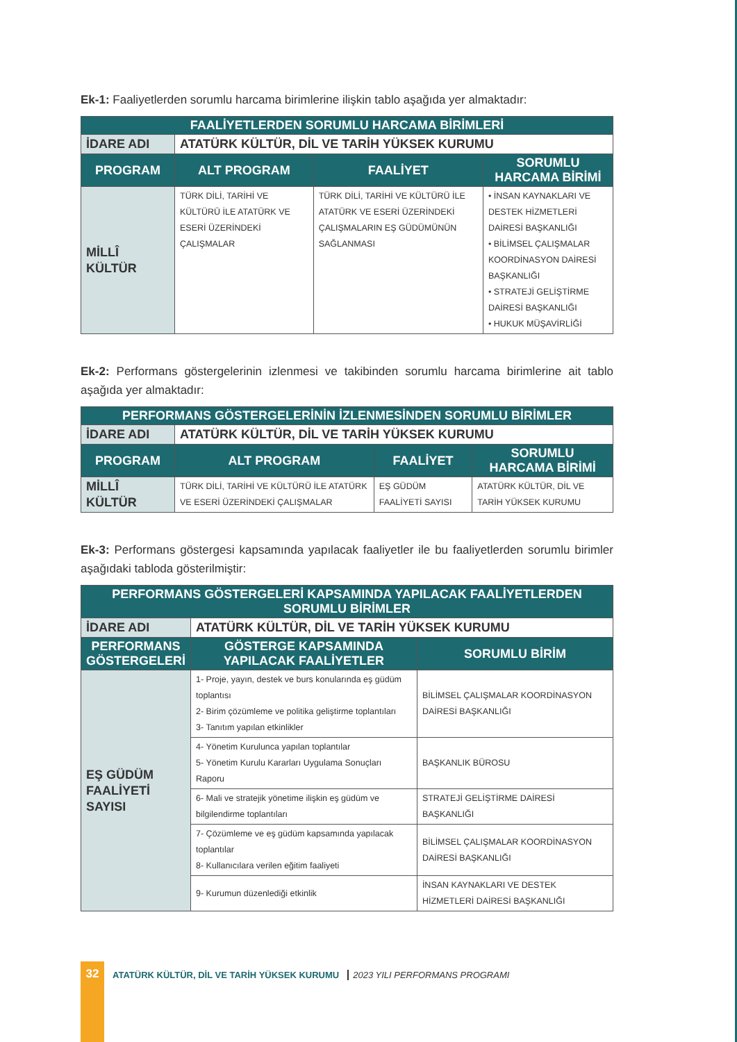Ek-1: Faaliyetlerden sorumlu harcama birimlerine ilişkin tablo aşağıda yer almaktadır:
| FAALİYETLERDEN SORUMLU HARCAMA BİRİMLERİ | | | |
| --- | --- | --- | --- |
| İDARE ADI | ATATÜRK KÜLTÜR, DİL VE TARİH YÜKSEK KURUMU | | |
| PROGRAM | ALT PROGRAM | FAALİYET | SORUMLU HARCAMA BİRİMİ |
| MİLLÎ KÜLTÜR | TÜRK DİLİ, TARİHİ VE KÜLTÜRÜ İLE ATATÜRK VE ESERİ ÜZERİNDEKİ ÇALIŞMALAR | TÜRK DİLİ, TARİHİ VE KÜLTÜRÜ İLE ATATÜRK VE ESERİ ÜZERİNDEKİ ÇALIŞMALARIN EŞ GÜDÜMÜNÜN SAĞLANMASI | • İNSAN KAYNAKLARI VE DESTEK HİZMETLERİ DAİRESİ BAŞKANLIĞI • BİLİMSEL ÇALIŞMALAR KOORDİNASYON DAİRESİ BAŞKANLIĞI • STRATEJİ GELİŞTİRME DAİRESİ BAŞKANLIĞI • HUKUK MÜŞAVİRLİĞİ |
Ek-2: Performans göstergelerinin izlenmesi ve takibinden sorumlu harcama birimlerine ait tablo aşağıda yer almaktadır:
| PERFORMANS GÖSTERGELERİNİN İZLENMESİNDEN SORUMLU BİRİMLER | | | |
| --- | --- | --- | --- |
| İDARE ADI | ATATÜRK KÜLTÜR, DİL VE TARİH YÜKSEK KURUMU | | |
| PROGRAM | ALT PROGRAM | FAALİYET | SORUMLU HARCAMA BİRİMİ |
| MİLLÎ KÜLTÜR | TÜRK DİLİ, TARİHİ VE KÜLTÜRÜ İLE ATATÜRK VE ESERİ ÜZERİNDEKİ ÇALIŞMALAR | EŞ GÜDÜM FAALİYETİ SAYISI | ATATÜRK KÜLTÜR, DİL VE TARİH YÜKSEK KURUMU |
Ek-3: Performans göstergesi kapsamında yapılacak faaliyetler ile bu faaliyetlerden sorumlu birimler aşağıdaki tabloda gösterilmiştir:
| PERFORMANS GÖSTERGELERİ KAPSAMINDA YAPILACAK FAALİYETLERDEN SORUMLU BİRİMLER | | |
| --- | --- | --- |
| İDARE ADI | ATATÜRK KÜLTÜR, DİL VE TARİH YÜKSEK KURUMU | |
| PERFORMANS GÖSTERGELERİ | GÖSTERGE KAPSAMINDA YAPILACAK FAALİYETLER | SORUMLU BİRİM |
| EŞ GÜDÜM FAALİYETİ SAYISI | 1- Proje, yayın, destek ve burs konularında eş güdüm toplantısı 2- Birim çözümleme ve politika geliştirme toplantıları 3- Tanıtım yapılan etkinlikler | BİLİMSEL ÇALIŞMALAR KOORDİNASYON DAİRESİ BAŞKANLIĞI |
| | 4- Yönetim Kurulunca yapılan toplantılar 5- Yönetim Kurulu Kararları Uygulama Sonuçları Raporu | BAŞKANLIK BÜROSU |
| | 6- Mali ve stratejik yönetime ilişkin eş güdüm ve bilgilendirme toplantıları | STRATEJİ GELİŞTİRME DAİRESİ BAŞKANLIĞI |
| | 7- Çözümleme ve eş güdüm kapsamında yapılacak toplantılar 8- Kullanıcılara verilen eğitim faaliyeti | BİLİMSEL ÇALIŞMALAR KOORDİNASYON DAİRESİ BAŞKANLIĞI |
| | 9- Kurumun düzenlediği etkinlik | İNSAN KAYNAKLARI VE DESTEK HİZMETLERİ DAİRESİ BAŞKANLIĞI |
32
ATATÜRK KÜLTÜR, DİL VE TARİH YÜKSEK KURUMU 2023 YILI PERFORMANS PROGRAMI